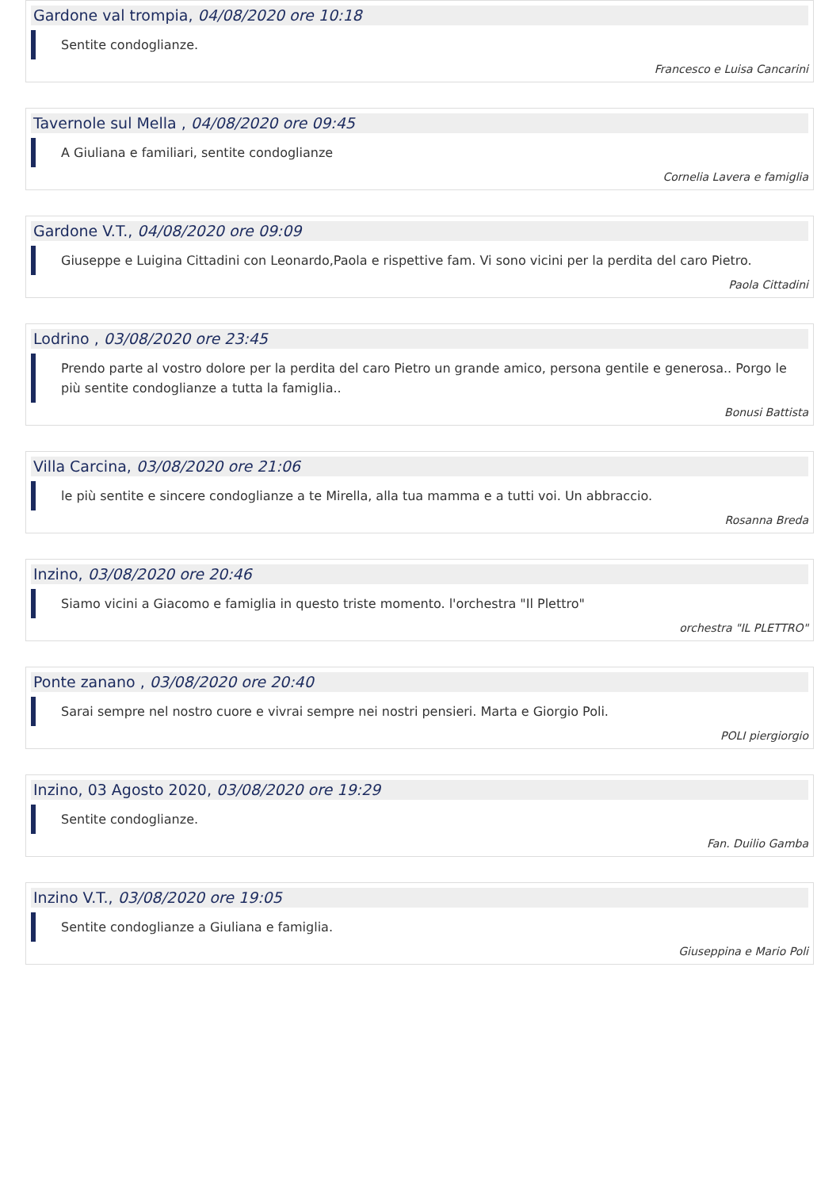Gardone val trompia, 04/08/2020 ore 10:18
Sentite condoglianze.
Francesco e Luisa Cancarini
Tavernole sul Mella , 04/08/2020 ore 09:45
A Giuliana e familiari, sentite condoglianze
Cornelia Lavera e famiglia
Gardone V.T., 04/08/2020 ore 09:09
Giuseppe e Luigina Cittadini con Leonardo,Paola e rispettive fam. Vi sono vicini per la perdita del caro Pietro.
Paola Cittadini
Lodrino , 03/08/2020 ore 23:45
Prendo parte al vostro dolore per la perdita del caro Pietro un grande amico, persona gentile e generosa.. Porgo le più sentite condoglianze a tutta la famiglia..
Bonusi Battista
Villa Carcina, 03/08/2020 ore 21:06
le più sentite e sincere condoglianze a te Mirella, alla tua mamma e a tutti voi. Un abbraccio.
Rosanna Breda
Inzino, 03/08/2020 ore 20:46
Siamo vicini a Giacomo e famiglia in questo triste momento. l'orchestra "Il Plettro"
orchestra "IL PLETTRO"
Ponte zanano , 03/08/2020 ore 20:40
Sarai sempre nel nostro cuore e vivrai sempre nei nostri pensieri. Marta e Giorgio Poli.
POLI piergiorgio
Inzino, 03 Agosto 2020, 03/08/2020 ore 19:29
Sentite condoglianze.
Fan. Duilio Gamba
Inzino V.T., 03/08/2020 ore 19:05
Sentite condoglianze a Giuliana e famiglia.
Giuseppina e Mario Poli